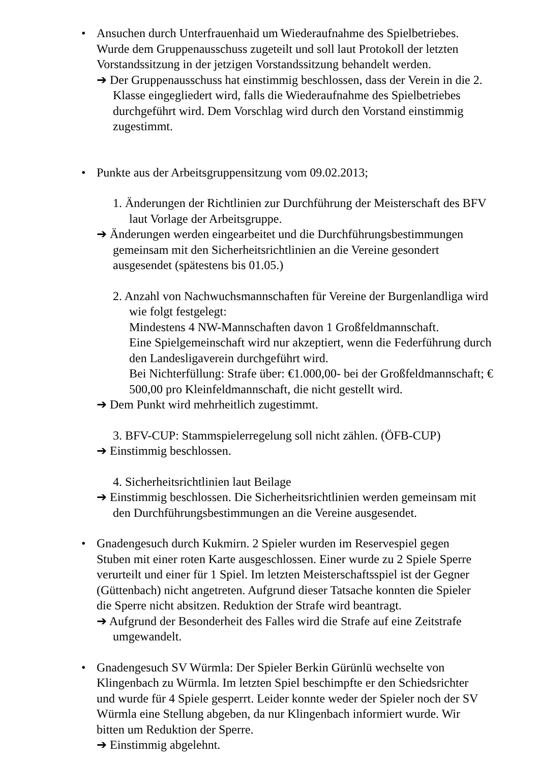• Ansuchen durch Unterfrauenhaid um Wiederaufnahme des Spielbetriebes. Wurde dem Gruppenausschuss zugeteilt und soll laut Protokoll der letzten Vorstandssitzung in der jetzigen Vorstandssitzung behandelt werden.
➔ Der Gruppenausschuss hat einstimmig beschlossen, dass der Verein in die 2. Klasse eingegliedert wird, falls die Wiederaufnahme des Spielbetriebes durchgeführt wird. Dem Vorschlag wird durch den Vorstand einstimmig zugestimmt.
• Punkte aus der Arbeitsgruppensitzung vom 09.02.2013;
1. Änderungen der Richtlinien zur Durchführung der Meisterschaft des BFV laut Vorlage der Arbeitsgruppe.
➔ Änderungen werden eingearbeitet und die Durchführungsbestimmungen gemeinsam mit den Sicherheitsrichtlinien an die Vereine gesondert ausgesendet (spätestens bis 01.05.)
2. Anzahl von Nachwuchsmannschaften für Vereine der Burgenlandliga wird wie folgt festgelegt:
Mindestens 4 NW-Mannschaften davon 1 Großfeldmannschaft.
Eine Spielgemeinschaft wird nur akzeptiert, wenn die Federführung durch den Landesligaverein durchgeführt wird.
Bei Nichterfüllung: Strafe über: €1.000,00- bei der Großfeldmannschaft; € 500,00 pro Kleinfeldmannschaft, die nicht gestellt wird.
➔ Dem Punkt wird mehrheitlich zugestimmt.
3. BFV-CUP: Stammspielerregelung soll nicht zählen. (ÖFB-CUP)
➔ Einstimmig beschlossen.
4. Sicherheitsrichtlinien laut Beilage
➔ Einstimmig beschlossen. Die Sicherheitsrichtlinien werden gemeinsam mit den Durchführungsbestimmungen an die Vereine ausgesendet.
• Gnadengesuch durch Kukmirn. 2 Spieler wurden im Reservespiel gegen Stuben mit einer roten Karte ausgeschlossen. Einer wurde zu 2 Spiele Sperre verurteilt und einer für 1 Spiel. Im letzten Meisterschaftsspiel ist der Gegner (Güttenbach) nicht angetreten. Aufgrund dieser Tatsache konnten die Spieler die Sperre nicht absitzen. Reduktion der Strafe wird beantragt.
➔ Aufgrund der Besonderheit des Falles wird die Strafe auf eine Zeitstrafe umgewandelt.
• Gnadengesuch SV Würmla: Der Spieler Berkin Gürünlü wechselte von Klingenbach zu Würmla. Im letzten Spiel beschimpfte er den Schiedsrichter und wurde für 4 Spiele gesperrt. Leider konnte weder der Spieler noch der SV Würmla eine Stellung abgeben, da nur Klingenbach informiert wurde. Wir bitten um Reduktion der Sperre.
➔ Einstimmig abgelehnt.